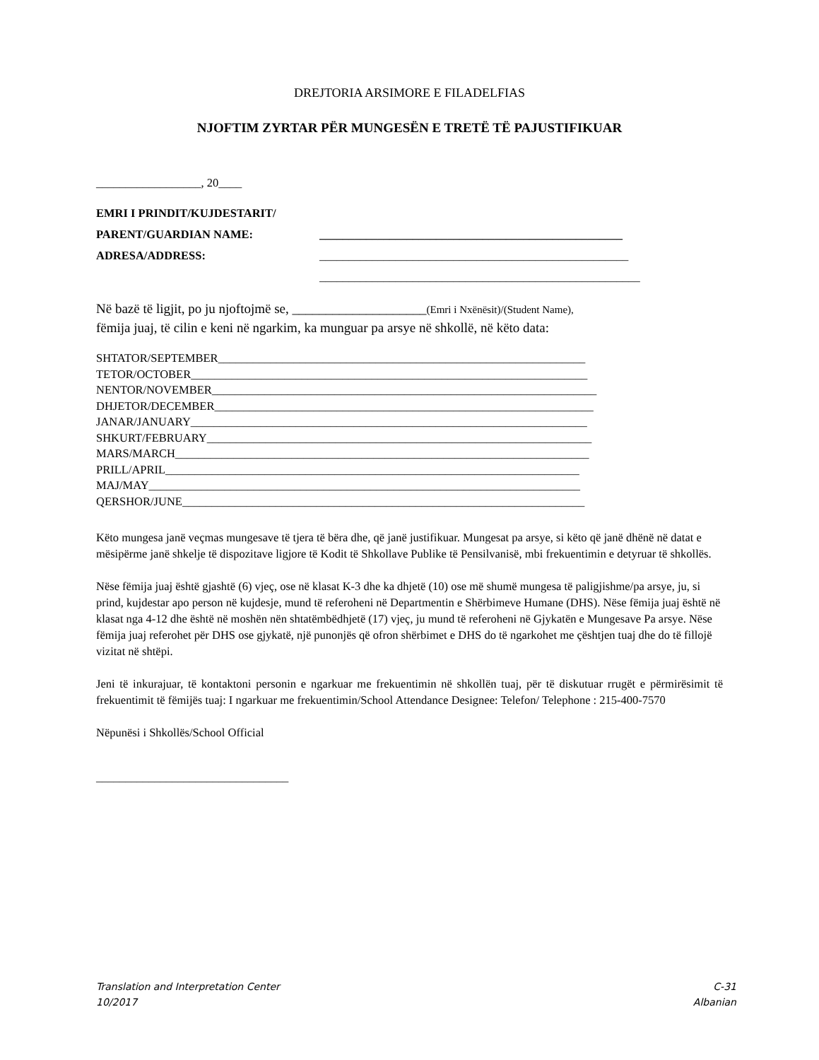DREJTORIA ARSIMORE E FILADELFIAS
NJOFTIM ZYRTAR PËR MUNGESËN E TRETË TË PAJUSTIFIKUAR
__________________, 20____
EMRI I PRINDIT/KUJDESTARIT/
PARENT/GUARDIAN NAME: ____________________________________________________
ADRESA/ADDRESS: _____________________________________________________
_______________________________________________________
Në bazë të ligjit, po ju njoftojmë se, ____________________(Emri i Nxënësit)/(Student Name),
fëmija juaj, të cilin e keni në ngarkim, ka munguar pa arsye në shkollë, në këto data:
SHTATOR/SEPTEMBER_______________________________________________________________
TETOR/OCTOBER____________________________________________________________________
NENTOR/NOVEMBER__________________________________________________________________
DHJETOR/DECEMBER_________________________________________________________________
JANAR/JANUARY____________________________________________________________________
SHKURT/FEBRUARY__________________________________________________________________
MARS/MARCH_______________________________________________________________________
PRILL/APRIL_______________________________________________________________________
MAJ/MAY__________________________________________________________________________
QERSHOR/JUNE_____________________________________________________________________
Këto mungesa janë veçmas mungesave të tjera të bëra dhe, që janë justifikuar. Mungesat pa arsye, si këto që janë dhënë në datat e mësipërme janë shkelje të dispozitave ligjore të Kodit të Shkollave Publike të Pensilvanisë, mbi frekuentimin e detyruar të shkollës.
Nëse fëmija juaj është gjashtë (6) vjeç, ose në klasat K-3 dhe ka dhjetë (10) ose më shumë mungesa të paligjishme/pa arsye, ju, si prind, kujdestar apo person në kujdesje, mund të referoheni në Departmentin e Shërbimeve Humane (DHS). Nëse fëmija juaj është në klasat nga 4-12 dhe është në moshën nën shtatëmbëdhjetë (17) vjeç, ju mund të referoheni në Gjykatën e Mungesave Pa arsye. Nëse fëmija juaj referohet për DHS ose gjykatë, një punonjës që ofron shërbimet e DHS do të ngarkohet me çështjen tuaj dhe do të fillojë vizitat në shtëpi.
Jeni të inkurajuar, të kontaktoni personin e ngarkuar me frekuentimin në shkollën tuaj, për të diskutuar rrugët e përmirësimit të frekuentimit të fëmijës tuaj: I ngarkuar me frekuentimin/School Attendance Designee: Telefon/ Telephone : 215-400-7570
Nëpunësi i Shkollës/School Official
_________________________________
Translation and Interpretation Center
10/2017
C-31
Albanian